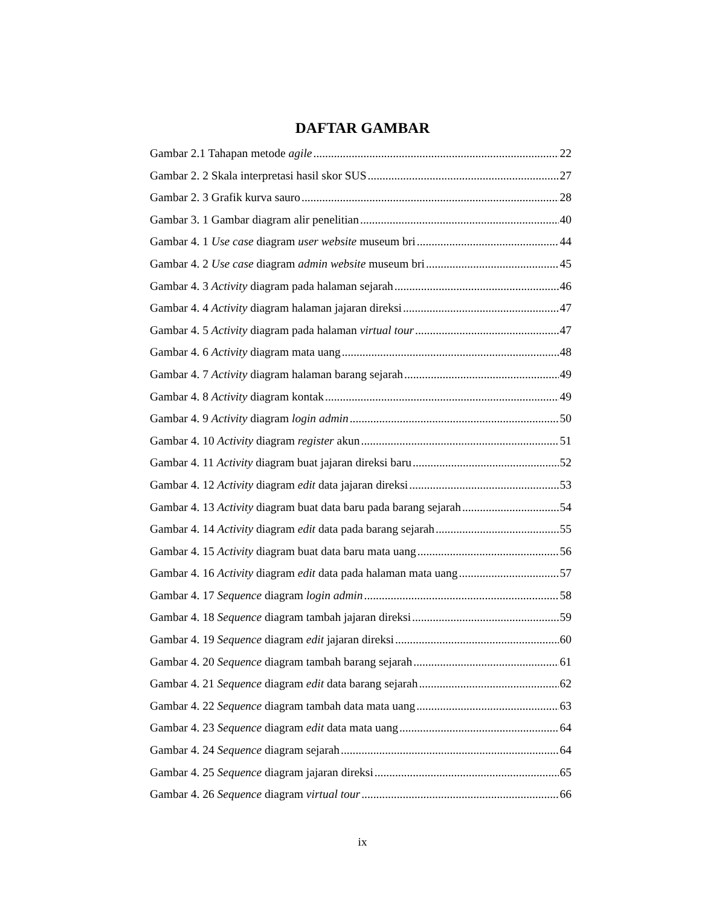DAFTAR GAMBAR
Gambar 2.1 Tahapan metode agile 22
Gambar 2. 2 Skala interpretasi hasil skor SUS 27
Gambar 2. 3 Grafik kurva sauro 28
Gambar 3. 1 Gambar diagram alir penelitian 40
Gambar 4. 1 Use case diagram user website museum bri 44
Gambar 4. 2 Use case diagram admin website museum bri 45
Gambar 4. 3 Activity diagram pada halaman sejarah 46
Gambar 4. 4 Activity diagram halaman jajaran direksi 47
Gambar 4. 5 Activity diagram pada halaman virtual tour 47
Gambar 4. 6 Activity diagram mata uang 48
Gambar 4. 7 Activity diagram halaman barang sejarah 49
Gambar 4. 8 Activity diagram kontak 49
Gambar 4. 9 Activity diagram login admin 50
Gambar 4. 10 Activity diagram register akun 51
Gambar 4. 11 Activity diagram buat jajaran direksi baru 52
Gambar 4. 12 Activity diagram edit data jajaran direksi 53
Gambar 4. 13 Activity diagram buat data baru pada barang sejarah 54
Gambar 4. 14 Activity diagram edit data pada barang sejarah 55
Gambar 4. 15 Activity diagram buat data baru mata uang 56
Gambar 4. 16 Activity diagram edit data pada halaman mata uang 57
Gambar 4. 17 Sequence diagram login admin 58
Gambar 4. 18 Sequence diagram tambah jajaran direksi 59
Gambar 4. 19 Sequence diagram edit jajaran direksi 60
Gambar 4. 20 Sequence diagram tambah barang sejarah 61
Gambar 4. 21 Sequence diagram edit data barang sejarah 62
Gambar 4. 22 Sequence diagram tambah data mata uang 63
Gambar 4. 23 Sequence diagram edit data mata uang 64
Gambar 4. 24 Sequence diagram sejarah 64
Gambar 4. 25 Sequence diagram jajaran direksi 65
Gambar 4. 26 Sequence diagram virtual tour 66
ix